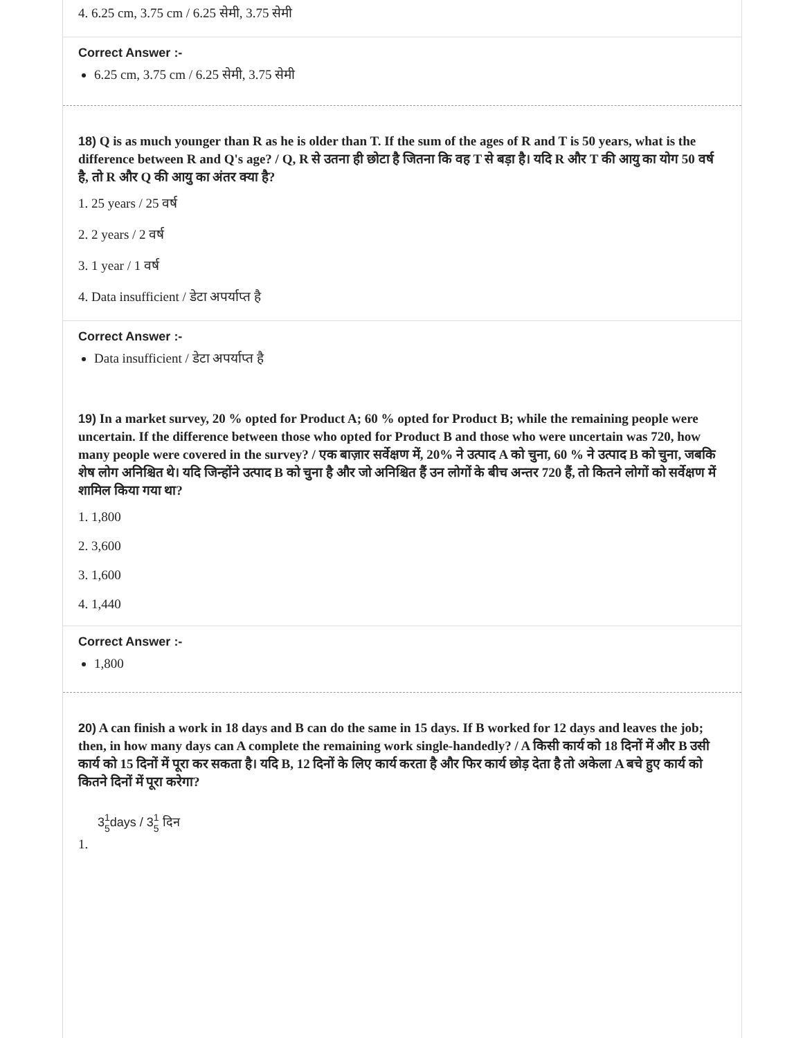4. 6.25 cm, 3.75 cm / 6.25 सेमी, 3.75 सेमी
Correct Answer :-
6.25 cm, 3.75 cm / 6.25 सेमी, 3.75 सेमी
18) Q is as much younger than R as he is older than T. If the sum of the ages of R and T is 50 years, what is the difference between R and Q's age? / Q, R से उतना ही छोटा है जितना कि वह T से बड़ा है। यदि R और T की आयु का योग 50 वर्ष है, तो R और Q की आयु का अंतर क्या है?
1. 25 years / 25 वर्ष
2. 2 years / 2 वर्ष
3. 1 year / 1 वर्ष
4. Data insufficient / डेटा अपर्याप्त है
Correct Answer :-
Data insufficient / डेटा अपर्याप्त है
19) In a market survey, 20 % opted for Product A; 60 % opted for Product B; while the remaining people were uncertain. If the difference between those who opted for Product B and those who were uncertain was 720, how many people were covered in the survey? / एक बाज़ार सर्वेक्षण में, 20% ने उत्पाद A को चुना, 60 % ने उत्पाद B को चुना, जबकि शेष लोग अनिश्चित थे। यदि जिन्होंने उत्पाद B को चुना है और जो अनिश्चित हैं उन लोगों के बीच अन्तर 720 हैं, तो कितने लोगों को सर्वेक्षण में शामिल किया गया था?
1. 1,800
2. 3,600
3. 1,600
4. 1,440
Correct Answer :-
1,800
20) A can finish a work in 18 days and B can do the same in 15 days. If B worked for 12 days and leaves the job; then, in how many days can A complete the remaining work single-handedly? / A किसी कार्य को 18 दिनों में और B उसी कार्य को 15 दिनों में पूरा कर सकता है। यदि B, 12 दिनों के लिए कार्य करता है और फिर कार्य छोड़ देता है तो अकेला A बचे हुए कार्य को कितने दिनों में पूरा करेगा?
31
5days / 31
5 दिन
1.